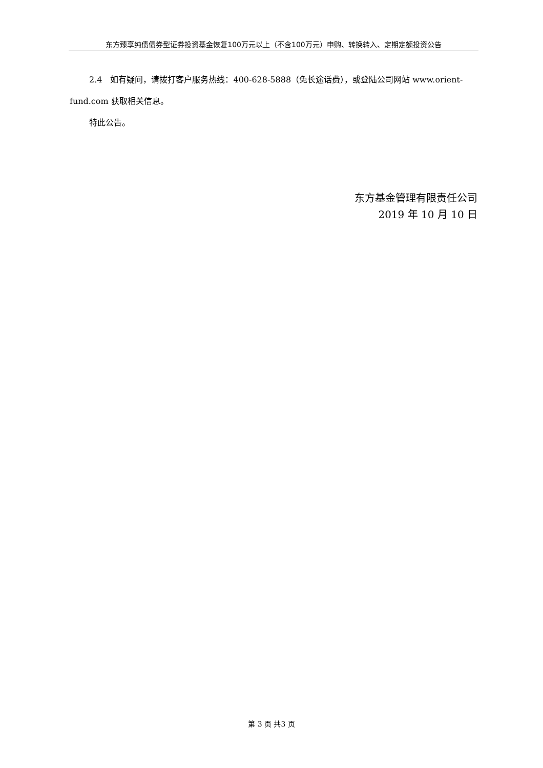东方臻享纯债债券型证券投资基金恢复100万元以上（不含100万元）申购、转换转入、定期定额投资公告
2.4　如有疑问，请拨打客户服务热线：400-628-5888（免长途话费），或登陆公司网站 www.orient-fund.com 获取相关信息。
特此公告。
东方基金管理有限责任公司
2019 年 10 月 10 日
第 3 页 共3 页